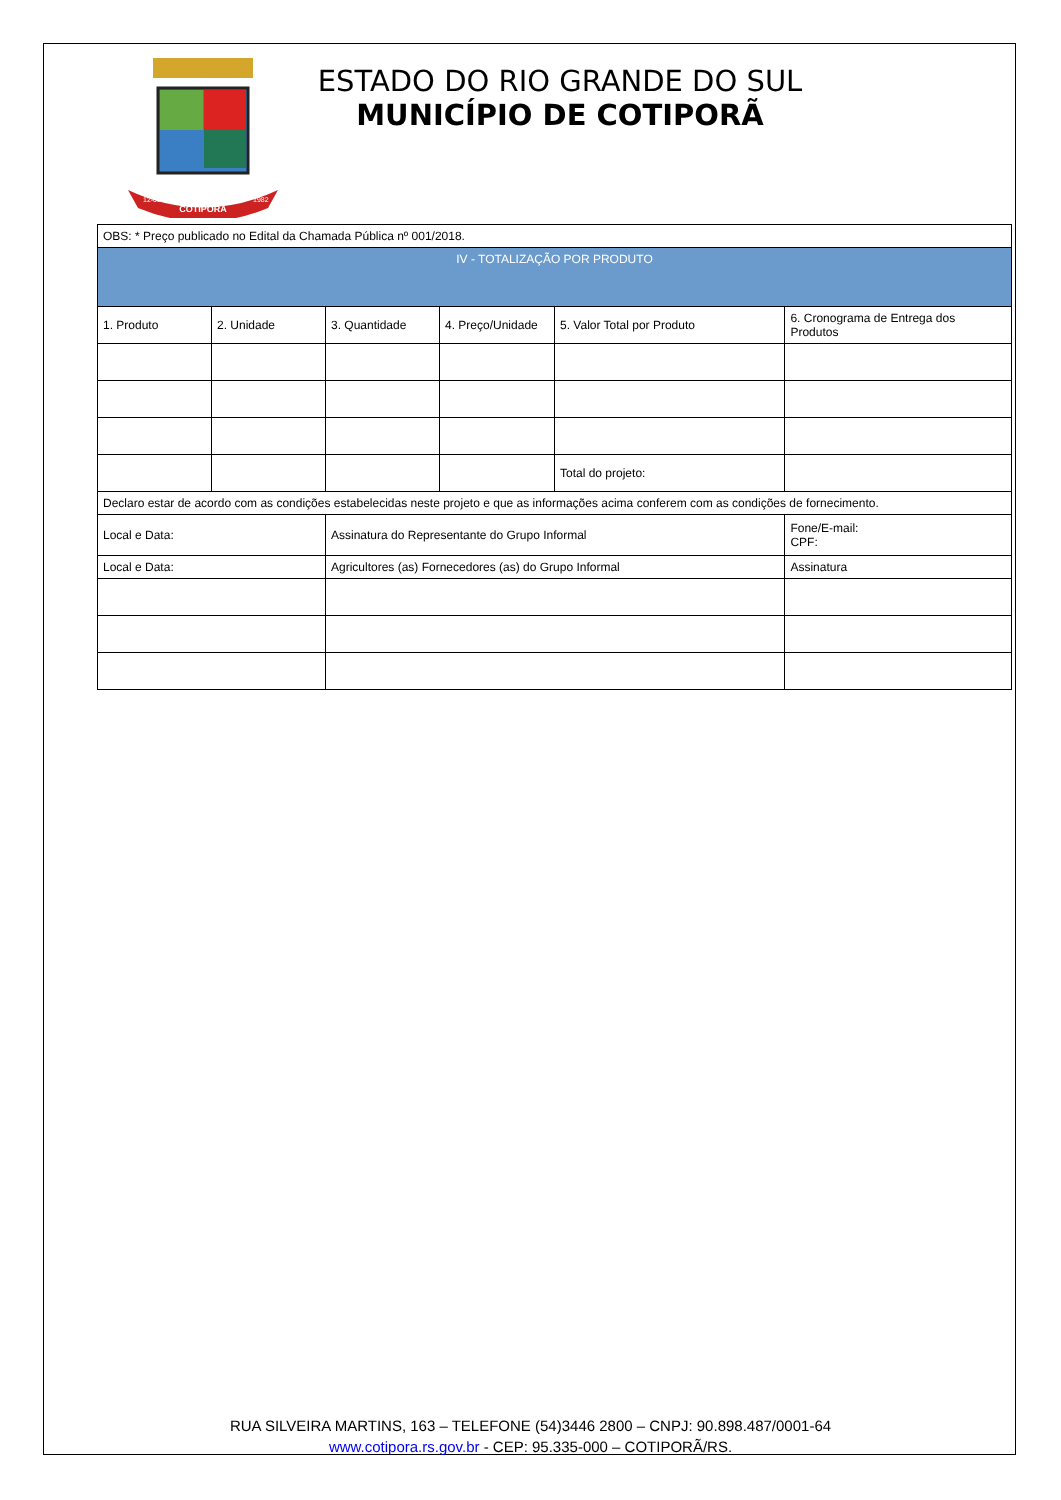COTIPORÃ
12-05
1982
ESTADO DO RIO GRANDE DO SUL
MUNICÍPIO DE COTIPORÃ
| OBS: * Preço publicado no Edital da Chamada Pública nº 001/2018. | | | | | |
| IV - TOTALIZAÇÃO POR PRODUTO | | | | | |
| 1. Produto | 2. Unidade | 3. Quantidade | 4. Preço/Unidade | 5. Valor Total por Produto | 6. Cronograma de Entrega dos Produtos |
| | | | | Total do projeto: | |
| Declaro estar de acordo com as condições estabelecidas neste projeto e que as informações acima conferem com as condições de fornecimento. | | | | | |
| Local e Data: | | Assinatura do Representante do Grupo Informal | | | Fone/E-mail: CPF: |
| Local e Data: | | Agricultores (as) Fornecedores (as) do Grupo Informal | | | Assinatura |
RUA SILVEIRA MARTINS, 163 – TELEFONE (54)3446 2800 – CNPJ: 90.898.487/0001-64
www.cotipora.rs.gov.br - CEP: 95.335-000 – COTIPORÃ/RS.